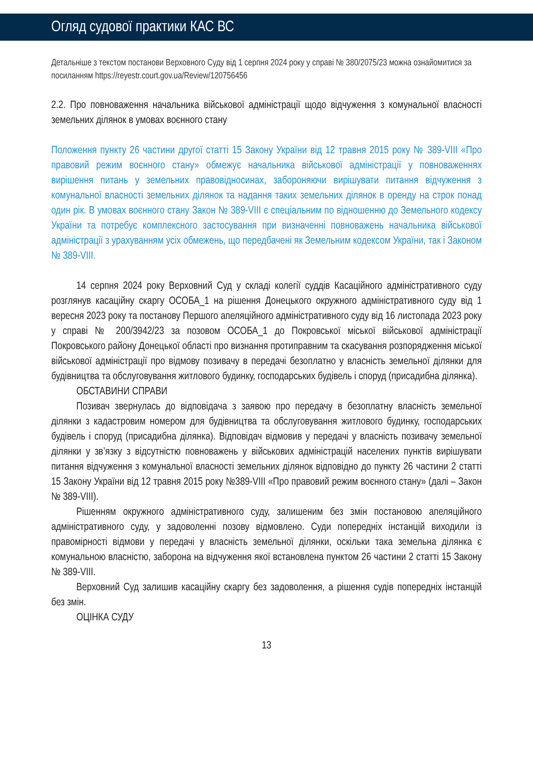Огляд судової практики КАС ВС
Детальніше з текстом постанови Верховного Суду від 1 серпня 2024 року у справі № 380/2075/23 можна ознайомитися за посиланням https://reyestr.court.gov.ua/Review/120756456
2.2. Про повноваження начальника військової адміністрації щодо відчуження з комунальної власності земельних ділянок в умовах воєнного стану
Положення пункту 26 частини другої статті 15 Закону України від 12 травня 2015 року № 389-VIII «Про правовий режим воєнного стану» обмежує начальника військової адміністрації у повноваженнях вирішення питань у земельних правовідносинах, забороняючи вирішувати питання відчуження з комунальної власності земельних ділянок та надання таких земельних ділянок в оренду на строк понад один рік. В умовах воєнного стану Закон № 389-VIII є спеціальним по відношенню до Земельного кодексу України та потребує комплексного застосування при визначенні повноважень начальника військової адміністрації з урахуванням усіх обмежень, що передбачені як Земельним кодексом України, так і Законом № 389-VIII.
14 серпня 2024 року Верховний Суд у складі колегії суддів Касаційного адміністративного суду розглянув касаційну скаргу ОСОБА_1 на рішення Донецького окружного адміністративного суду від 1 вересня 2023 року та постанову Першого апеляційного адміністративного суду від 16 листопада 2023 року у справі № 200/3942/23 за позовом ОСОБА_1 до Покровської міської військової адміністрації Покровського району Донецької області про визнання протиправним та скасування розпорядження міської військової адміністрації про відмову позивачу в передачі безоплатно у власність земельної ділянки для будівництва та обслуговування житлового будинку, господарських будівель і споруд (присадибна ділянка).
ОБСТАВИНИ СПРАВИ
Позивач звернулась до відповідача з заявою про передачу в безоплатну власність земельної ділянки з кадастровим номером для будівництва та обслуговування житлового будинку, господарських будівель і споруд (присадибна ділянка). Відповідач відмовив у передачі у власність позивачу земельної ділянки у зв’язку з відсутністю повноважень у військових адміністрацій населених пунктів вирішувати питання відчуження з комунальної власності земельних ділянок відповідно до пункту 26 частини 2 статті 15 Закону України від 12 травня 2015 року №389-VIII «Про правовий режим воєнного стану» (далі – Закон № 389-VIII).
Рішенням окружного адміністративного суду, залишеним без змін постановою апеляційного адміністративного суду, у задоволенні позову відмовлено. Суди попередніх інстанцій виходили із правомірності відмови у передачі у власність земельної ділянки, оскільки така земельна ділянка є комунальною власністю, заборона на відчуження якої встановлена пунктом 26 частини 2 статті 15 Закону № 389-VIII.
Верховний Суд залишив касаційну скаргу без задоволення, а рішення судів попередніх інстанцій без змін.
ОЦІНКА СУДУ
13